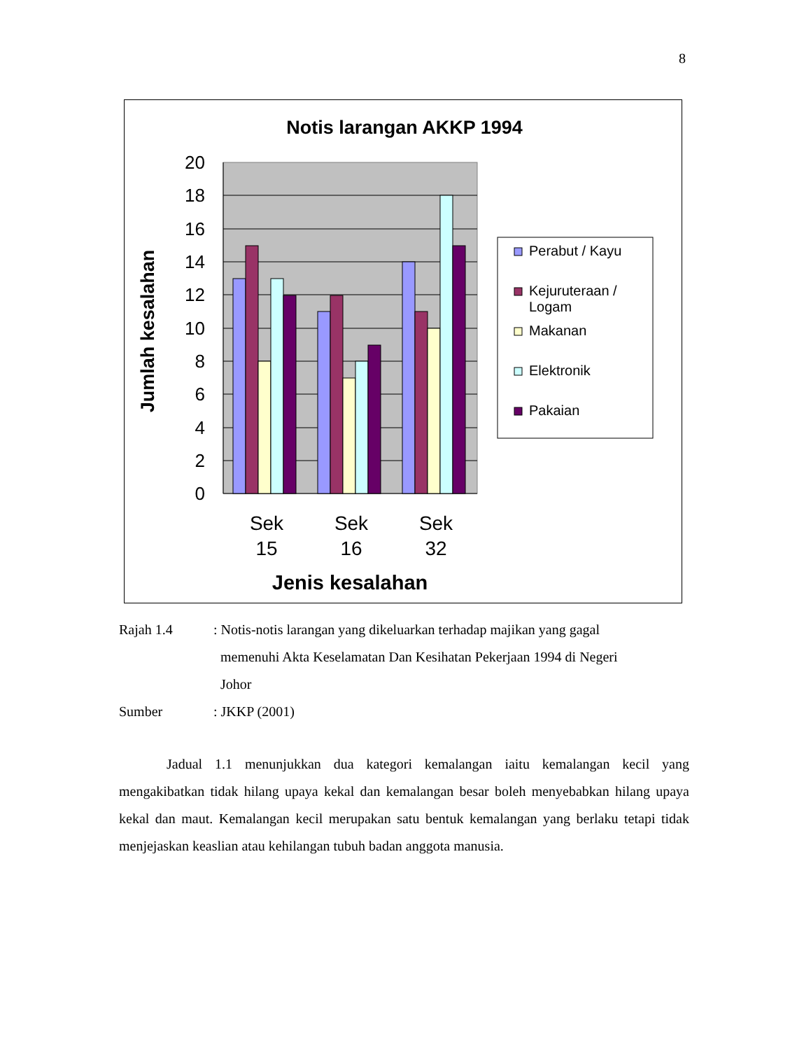8
Notis larangan AKKP 1994
20
18
16
14
12
10
8
6
4
2
0
Sek
15
Sek
16
Sek
32
Jenis kesalahan
Jumlah kesalahan
Perabut / Kayu
Kejuruteraan /
Logam
Makanan
Elektronik
Pakaian
Rajah 1.4 : Notis-notis larangan yang dikeluarkan terhadap majikan yang gagal
memenuhi Akta Keselamatan Dan Kesihatan Pekerjaan 1994 di Negeri
Johor
Sumber : JKKP (2001)
Jadual 1.1 menunjukkan dua kategori kemalangan iaitu kemalangan kecil yang mengakibatkan tidak hilang upaya kekal dan kemalangan besar boleh menyebabkan hilang upaya kekal dan maut. Kemalangan kecil merupakan satu bentuk kemalangan yang berlaku tetapi tidak menjejaskan keaslian atau kehilangan tubuh badan anggota manusia.